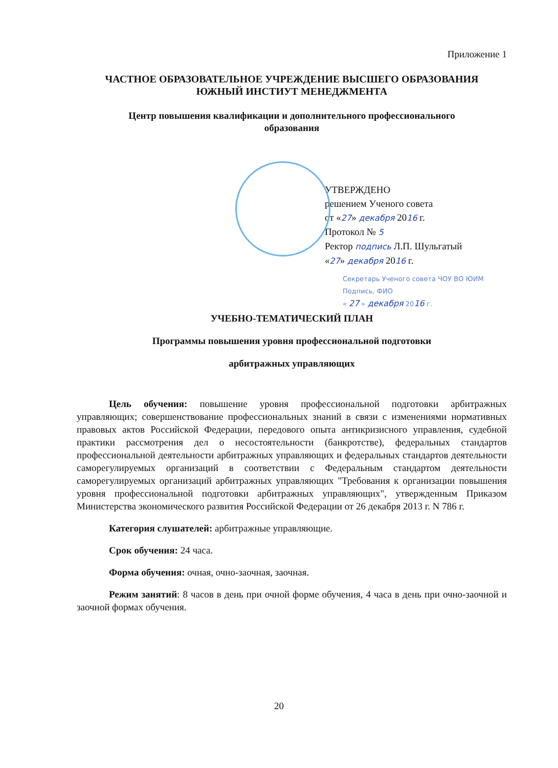Приложение 1
ЧАСТНОЕ ОБРАЗОВАТЕЛЬНОЕ УЧРЕЖДЕНИЕ ВЫСШЕГО ОБРАЗОВАНИЯ
ЮЖНЫЙ ИНСТИУТ МЕНЕДЖМЕНТА
Центр повышения квалификации и дополнительного профессионального
образования
УТВЕРЖДЕНО
решением Ученого совета
от «27» декабря 2016 г.
Протокол № 5
Ректор подпись Л.П. Шульгатый
«27» декабря 2016 г.
Секретарь Ученого совета ЧОУ ВО ЮИМ
Подпись, ФИО
« 27 » декабря 2016 г.
УЧЕБНО-ТЕМАТИЧЕСКИЙ ПЛАН
Программы повышения уровня профессиональной подготовки
арбитражных управляющих
Цель обучения: повышение уровня профессиональной подготовки арбитражных управляющих; совершенствование профессиональных знаний в связи с изменениями нормативных правовых актов Российской Федерации, передового опыта антикризисного управления, судебной практики рассмотрения дел о несостоятельности (банкротстве), федеральных стандартов профессиональной деятельности арбитражных управляющих и федеральных стандартов деятельности саморегулируемых организаций в соответствии с Федеральным стандартом деятельности саморегулируемых организаций арбитражных управляющих "Требования к организации повышения уровня профессиональной подготовки арбитражных управляющих", утвержденным Приказом Министерства экономического развития Российской Федерации от 26 декабря 2013 г. N 786 г.
Категория слушателей: арбитражные управляющие.
Срок обучения: 24 часа.
Форма обучения: очная, очно-заочная, заочная.
Режим занятий: 8 часов в день при очной форме обучения, 4 часа в день при очно-заочной и заочной формах обучения.
20